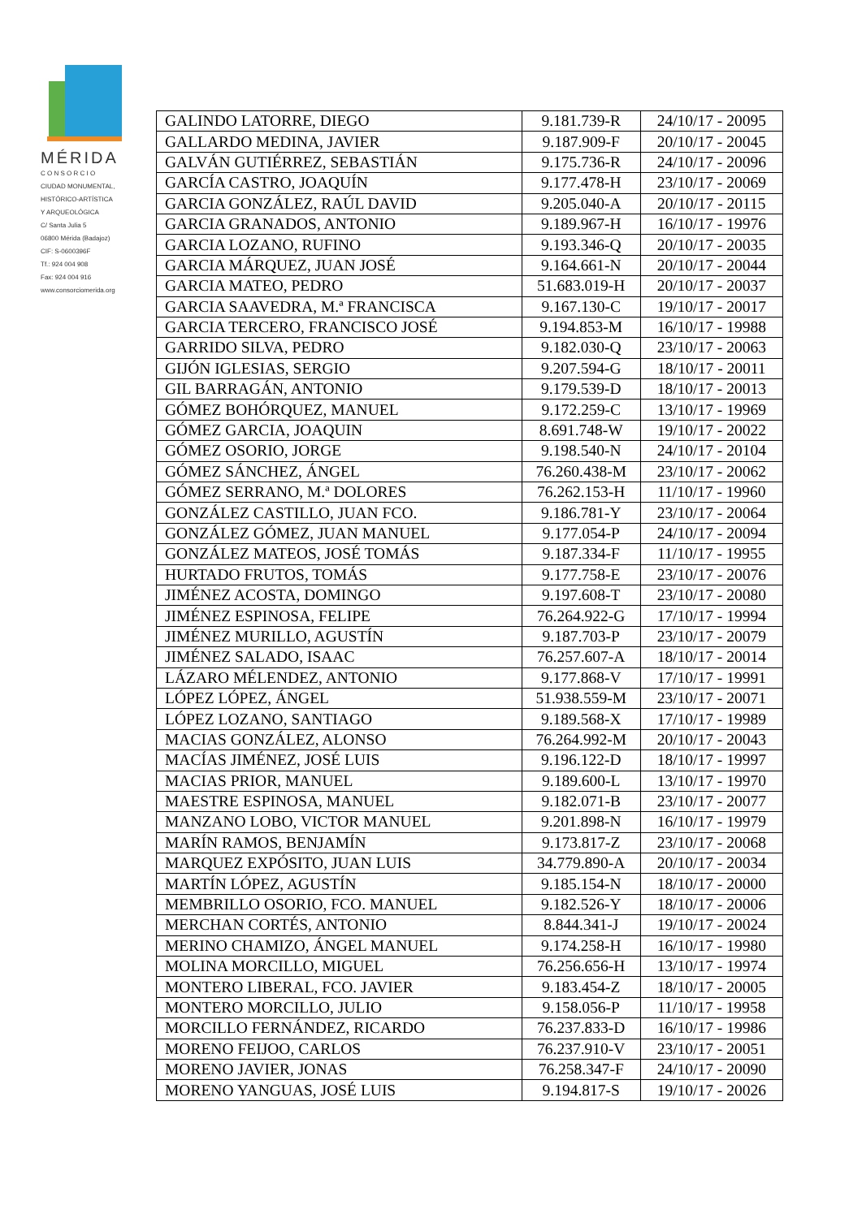MÉRIDA
C O N S O R C I O
CIUDAD MONUMENTAL,
HISTÓRICO-ARTÍSTICA
Y ARQUEOLÓGICA
C/ Santa Julia 5
06800 Mérida (Badajoz)
CIF: S-0600396F
Tf.: 924 004 908
Fax: 924 004 916
www.consorciomerida.org
| GALINDO LATORRE, DIEGO | 9.181.739-R | 24/10/17 - 20095 |
| GALLARDO MEDINA, JAVIER | 9.187.909-F | 20/10/17 - 20045 |
| GALVÁN GUTIÉRREZ, SEBASTIÁN | 9.175.736-R | 24/10/17 - 20096 |
| GARCÍA CASTRO, JOAQUÍN | 9.177.478-H | 23/10/17 - 20069 |
| GARCIA GONZÁLEZ, RAÚL DAVID | 9.205.040-A | 20/10/17 - 20115 |
| GARCIA GRANADOS, ANTONIO | 9.189.967-H | 16/10/17 - 19976 |
| GARCIA LOZANO, RUFINO | 9.193.346-Q | 20/10/17 - 20035 |
| GARCIA MÁRQUEZ, JUAN JOSÉ | 9.164.661-N | 20/10/17 - 20044 |
| GARCIA MATEO, PEDRO | 51.683.019-H | 20/10/17 - 20037 |
| GARCIA SAAVEDRA, M.ª FRANCISCA | 9.167.130-C | 19/10/17 - 20017 |
| GARCIA TERCERO, FRANCISCO JOSÉ | 9.194.853-M | 16/10/17 - 19988 |
| GARRIDO SILVA, PEDRO | 9.182.030-Q | 23/10/17 - 20063 |
| GIJÓN IGLESIAS, SERGIO | 9.207.594-G | 18/10/17 - 20011 |
| GIL BARRAGÁN, ANTONIO | 9.179.539-D | 18/10/17 - 20013 |
| GÓMEZ BOHÓRQUEZ, MANUEL | 9.172.259-C | 13/10/17 - 19969 |
| GÓMEZ GARCIA, JOAQUIN | 8.691.748-W | 19/10/17 - 20022 |
| GÓMEZ OSORIO, JORGE | 9.198.540-N | 24/10/17 - 20104 |
| GÓMEZ SÁNCHEZ, ÁNGEL | 76.260.438-M | 23/10/17 - 20062 |
| GÓMEZ SERRANO, M.ª DOLORES | 76.262.153-H | 11/10/17 - 19960 |
| GONZÁLEZ CASTILLO, JUAN FCO. | 9.186.781-Y | 23/10/17 - 20064 |
| GONZÁLEZ GÓMEZ, JUAN MANUEL | 9.177.054-P | 24/10/17 - 20094 |
| GONZÁLEZ MATEOS, JOSÉ TOMÁS | 9.187.334-F | 11/10/17 - 19955 |
| HURTADO FRUTOS, TOMÁS | 9.177.758-E | 23/10/17 - 20076 |
| JIMÉNEZ ACOSTA, DOMINGO | 9.197.608-T | 23/10/17 - 20080 |
| JIMÉNEZ ESPINOSA, FELIPE | 76.264.922-G | 17/10/17 - 19994 |
| JIMÉNEZ MURILLO, AGUSTÍN | 9.187.703-P | 23/10/17 - 20079 |
| JIMÉNEZ SALADO, ISAAC | 76.257.607-A | 18/10/17 - 20014 |
| LÁZARO MÉLENDEZ, ANTONIO | 9.177.868-V | 17/10/17 - 19991 |
| LÓPEZ LÓPEZ, ÁNGEL | 51.938.559-M | 23/10/17 - 20071 |
| LÓPEZ LOZANO, SANTIAGO | 9.189.568-X | 17/10/17 - 19989 |
| MACIAS GONZÁLEZ, ALONSO | 76.264.992-M | 20/10/17 - 20043 |
| MACÍAS JIMÉNEZ, JOSÉ LUIS | 9.196.122-D | 18/10/17 - 19997 |
| MACIAS PRIOR, MANUEL | 9.189.600-L | 13/10/17 - 19970 |
| MAESTRE ESPINOSA, MANUEL | 9.182.071-B | 23/10/17 - 20077 |
| MANZANO LOBO, VICTOR MANUEL | 9.201.898-N | 16/10/17 - 19979 |
| MARÍN RAMOS, BENJAMÍN | 9.173.817-Z | 23/10/17 - 20068 |
| MARQUEZ EXPÓSITO, JUAN LUIS | 34.779.890-A | 20/10/17 - 20034 |
| MARTÍN LÓPEZ, AGUSTÍN | 9.185.154-N | 18/10/17 - 20000 |
| MEMBRILLO OSORIO, FCO. MANUEL | 9.182.526-Y | 18/10/17 - 20006 |
| MERCHAN CORTÉS, ANTONIO | 8.844.341-J | 19/10/17 - 20024 |
| MERINO CHAMIZO, ÁNGEL MANUEL | 9.174.258-H | 16/10/17 - 19980 |
| MOLINA MORCILLO, MIGUEL | 76.256.656-H | 13/10/17 - 19974 |
| MONTERO LIBERAL, FCO. JAVIER | 9.183.454-Z | 18/10/17 - 20005 |
| MONTERO MORCILLO, JULIO | 9.158.056-P | 11/10/17 - 19958 |
| MORCILLO FERNÁNDEZ, RICARDO | 76.237.833-D | 16/10/17 - 19986 |
| MORENO FEIJOO, CARLOS | 76.237.910-V | 23/10/17 - 20051 |
| MORENO JAVIER, JONAS | 76.258.347-F | 24/10/17 - 20090 |
| MORENO YANGUAS, JOSÉ LUIS | 9.194.817-S | 19/10/17 - 20026 |